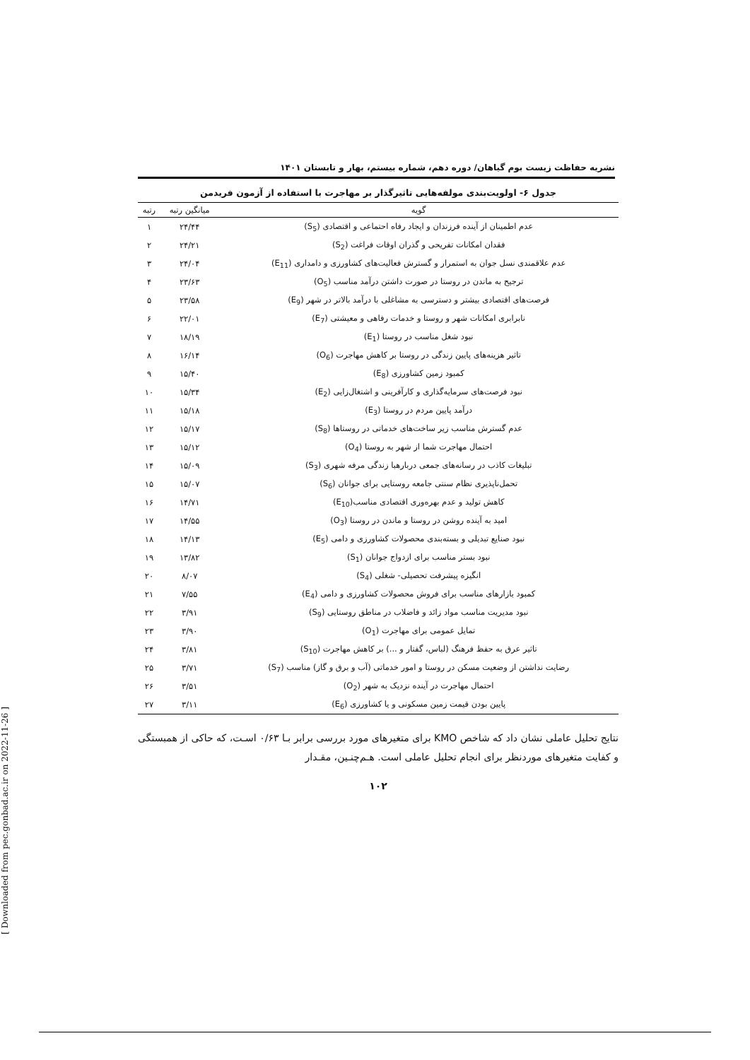نشریه حفاظت زیست بوم گیاهان/ دوره دهم، شماره بیستم، بهار و تابستان ۱۴۰۱
جدول ۶- اولویت‌بندی مولفه‌هایی تاثیرگذار بر مهاجرت با استفاده از آزمون فریدمن
| گویه | میانگین رتبه | رتبه |
| --- | --- | --- |
| عدم اطمینان از آینده فرزندان و ایجاد رفاه احتماعی و اقتصادی (S<sub>5</sub>) | ۲۴/۴۴ | ۱ |
| فقدان امکانات تفریحی و گذران اوقات فراغت (S<sub>2</sub>) | ۲۴/۲۱ | ۲ |
| عدم علاقمندی نسل جوان به استمرار و گسترش فعالیت‌های کشاورزی و دامداری (E<sub>11</sub>) | ۲۴/۰۴ | ۳ |
| ترجیح به ماندن در روستا در صورت داشتن درآمد مناسب (O<sub>5</sub>) | ۲۳/۶۳ | ۴ |
| فرصت‌های اقتصادی بیشتر و دسترسی به مشاغلی با درآمد بالاتر در شهر (E<sub>9</sub>) | ۲۳/۵۸ | ۵ |
| نابرابری امکانات شهر و روستا و خدمات رفاهی و معیشتی (E<sub>7</sub>) | ۲۲/۰۱ | ۶ |
| نبود شغل مناسب در روستا (E<sub>1</sub>) | ۱۸/۱۹ | ۷ |
| تاثیر هزینه‌های پایین زندگی در روستا بر کاهش مهاجرت (O<sub>6</sub>) | ۱۶/۱۴ | ۸ |
| کمبود زمین کشاورزی (E<sub>8</sub>) | ۱۵/۴۰ | ۹ |
| نبود فرصت‌های سرمایه‌گذاری و کارآفرینی و اشتغال‌زایی (E<sub>2</sub>) | ۱۵/۳۴ | ۱۰ |
| درآمد پایین مردم در روستا (E<sub>3</sub>) | ۱۵/۱۸ | ۱۱ |
| عدم گسترش مناسب زیر ساخت‌های خدماتی در روستاها (S<sub>8</sub>) | ۱۵/۱۷ | ۱۲ |
| احتمال مهاجرت شما از شهر به روستا (O<sub>4</sub>) | ۱۵/۱۲ | ۱۳ |
| تبلیغات کاذب در رسانه‌های جمعی دربارهبا زندگی مرفه شهری (S<sub>3</sub>) | ۱۵/۰۹ | ۱۴ |
| تحمل‌ناپذیری نظام سنتی جامعه روستایی برای جوانان (S<sub>6</sub>) | ۱۵/۰۷ | ۱۵ |
| کاهش تولید و عدم بهره‌وری اقتصادی مناسب(E<sub>10</sub>) | ۱۴/۷۱ | ۱۶ |
| امید به آینده روشن در روستا و ماندن در روستا (O<sub>3</sub>) | ۱۴/۵۵ | ۱۷ |
| نبود صنایع تبدیلی و بسته‌بندی محصولات کشاورزی و دامی (E<sub>5</sub>) | ۱۴/۱۳ | ۱۸ |
| نبود بستر مناسب برای ازدواج جوانان (S<sub>1</sub>) | ۱۳/۸۲ | ۱۹ |
| انگیزه پیشرفت تحصیلی- شغلی (S<sub>4</sub>) | ۸/۰۷ | ۲۰ |
| کمبود بازارهای مناسب برای فروش محصولات کشاورزی و دامی (E<sub>4</sub>) | ۷/۵۵ | ۲۱ |
| نبود مدیریت مناسب مواد زائد و فاضلاب در مناطق روستایی (S<sub>9</sub>) | ۳/۹۱ | ۲۲ |
| تمایل عمومی برای مهاجرت (O<sub>1</sub>) | ۳/۹۰ | ۲۳ |
| تاثیر عرق به حفظ فرهنگ (لباس، گفتار و ...) بر کاهش مهاجرت (S<sub>10</sub>) | ۳/۸۱ | ۲۴ |
| رضایت نداشتن از وضعیت مسکن در روستا و امور خدماتی (آب و برق و گاز) مناسب (S<sub>7</sub>) | ۳/۷۱ | ۲۵ |
| احتمال مهاجرت در آینده نزدیک به شهر (O<sub>2</sub>) | ۳/۵۱ | ۲۶ |
| پایین بودن قیمت زمین مسکونی و یا کشاورزی (E<sub>6</sub>) | ۳/۱۱ | ۲۷ |
نتایج تحلیل عاملی نشان داد که شاخص KMO برای متغیرهای مورد بررسی برابر بـا ۰/۶۳ اسـت، که حاکی از همبستگی و کفایت متغیرهای موردنظر برای انجام تحلیل عاملی است. هـم‌چنـین، مقـدار
۱۰۲
[ Downloaded from pec.gonbad.ac.ir on 2022-11-26 ]